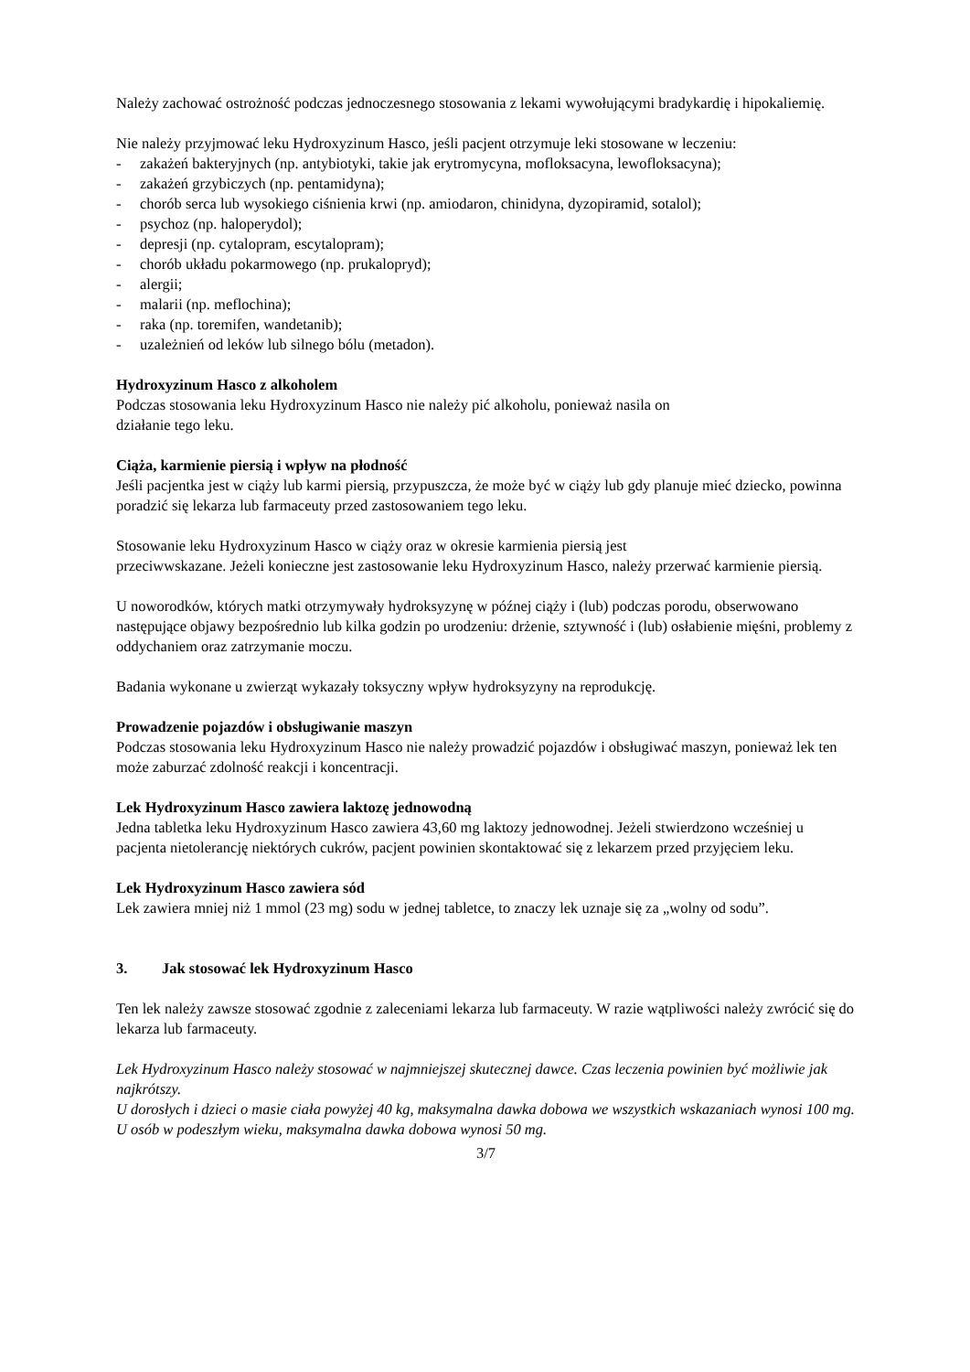Należy zachować ostrożność podczas jednoczesnego stosowania z lekami wywołującymi bradykardię i hipokaliemię.
Nie należy przyjmować leku Hydroxyzinum Hasco, jeśli pacjent otrzymuje leki stosowane w leczeniu:
- zakażeń bakteryjnych (np. antybiotyki, takie jak erytromycyna, mofloksacyna, lewofloksacyna);
- zakażeń grzybiczych (np. pentamidyna);
- chorób serca lub wysokiego ciśnienia krwi (np. amiodaron, chinidyna, dyzopiramid, sotalol);
- psychoz (np. haloperydol);
- depresji (np. cytalopram, escytalopram);
- chorób układu pokarmowego (np. prukalopryd);
- alergii;
- malarii (np. meflochina);
- raka (np. toremifen, wandetanib);
- uzależnień od leków lub silnego bólu (metadon).
Hydroxyzinum Hasco z alkoholem
Podczas stosowania leku Hydroxyzinum Hasco nie należy pić alkoholu, ponieważ nasila on
działanie tego leku.
Ciąża, karmienie piersią i wpływ na płodność
Jeśli pacjentka jest w ciąży lub karmi piersią, przypuszcza, że może być w ciąży lub gdy planuje mieć dziecko, powinna poradzić się lekarza lub farmaceuty przed zastosowaniem tego leku.
Stosowanie leku Hydroxyzinum Hasco w ciąży oraz w okresie karmienia piersią jest
przeciwwskazane. Jeżeli konieczne jest zastosowanie leku Hydroxyzinum Hasco, należy przerwać karmienie piersią.
U noworodków, których matki otrzymywały hydroksyzynę w późnej ciąży i (lub) podczas porodu, obserwowano następujące objawy bezpośrednio lub kilka godzin po urodzeniu: drżenie, sztywność i (lub) osłabienie mięśni, problemy z oddychaniem oraz zatrzymanie moczu.
Badania wykonane u zwierząt wykazały toksyczny wpływ hydroksyzyny na reprodukcję.
Prowadzenie pojazdów i obsługiwanie maszyn
Podczas stosowania leku Hydroxyzinum Hasco nie należy prowadzić pojazdów i obsługiwać maszyn, ponieważ lek ten może zaburzać zdolność reakcji i koncentracji.
Lek Hydroxyzinum Hasco zawiera laktozę jednowodną
Jedna tabletka leku Hydroxyzinum Hasco zawiera 43,60 mg laktozy jednowodnej. Jeżeli stwierdzono wcześniej u pacjenta nietolerancję niektórych cukrów, pacjent powinien skontaktować się z lekarzem przed przyjęciem leku.
Lek Hydroxyzinum Hasco zawiera sód
Lek zawiera mniej niż 1 mmol (23 mg) sodu w jednej tabletce, to znaczy lek uznaje się za „wolny od sodu”.
3. Jak stosować lek Hydroxyzinum Hasco
Ten lek należy zawsze stosować zgodnie z zaleceniami lekarza lub farmaceuty. W razie wątpliwości należy zwrócić się do lekarza lub farmaceuty.
Lek Hydroxyzinum Hasco należy stosować w najmniejszej skutecznej dawce. Czas leczenia powinien być możliwie jak najkrótszy.
U dorosłych i dzieci o masie ciała powyżej 40 kg, maksymalna dawka dobowa we wszystkich wskazaniach wynosi 100 mg.
U osób w podeszłym wieku, maksymalna dawka dobowa wynosi 50 mg.
3/7